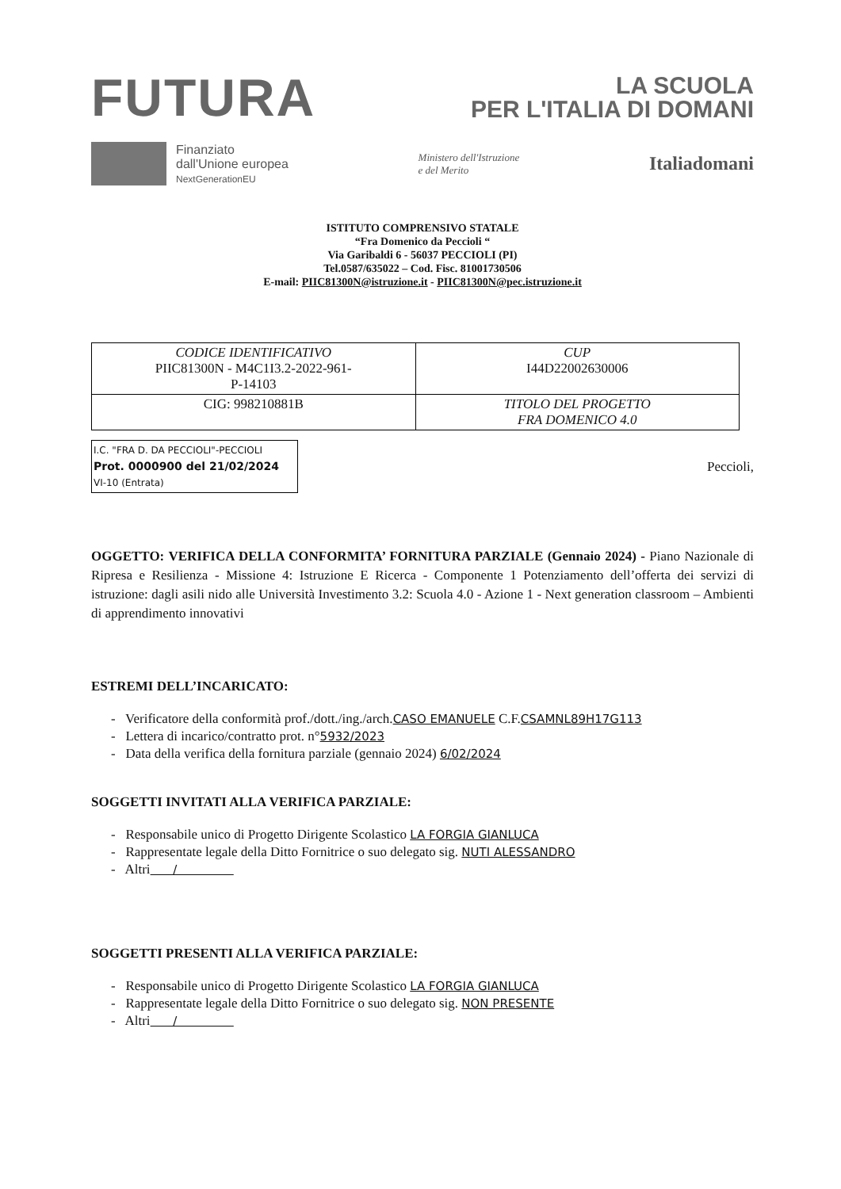FUTURA
LA SCUOLA
PER L'ITALIA DI DOMANI
Finanziato
dall'Unione europea
NextGenerationEU
Ministero dell'Istruzione
e del Merito
Italiadomani
ISTITUTO COMPRENSIVO STATALE
“Fra Domenico da Peccioli “
Via Garibaldi 6 - 56037 PECCIOLI (PI)
Tel.0587/635022 – Cod. Fisc. 81001730506
E-mail: PIIC81300N@istruzione.it - PIIC81300N@pec.istruzione.it
| CODICE IDENTIFICATIVO PIIC81300N - M4C1I3.2-2022-961- P-14103 | CUP I44D22002630006 |
| CIG: 998210881B | TITOLO DEL PROGETTO FRA DOMENICO 4.0 |
I.C. "FRA D. DA PECCIOLI"-PECCIOLI
Prot. 0000900 del 21/02/2024
VI-10 (Entrata)
Peccioli,
OGGETTO: VERIFICA DELLA CONFORMITA’ FORNITURA PARZIALE (Gennaio 2024) - Piano Nazionale di Ripresa e Resilienza - Missione 4: Istruzione E Ricerca - Componente 1 Potenziamento dell’offerta dei servizi di istruzione: dagli asili nido alle Università Investimento 3.2: Scuola 4.0 - Azione 1 - Next generation classroom – Ambienti di apprendimento innovativi
ESTREMI DELL’INCARICATO:
- Verificatore della conformità prof./dott./ing./arch.CASO EMANUELE C.F.CSAMNL89H17G113
- Lettera di incarico/contratto prot. n°5932/2023
- Data della verifica della fornitura parziale (gennaio 2024) 6/02/2024
SOGGETTI INVITATI ALLA VERIFICA PARZIALE:
- Responsabile unico di Progetto Dirigente Scolastico LA FORGIA GIANLUCA
- Rappresentate legale della Ditto Fornitrice o suo delegato sig. NUTI ALESSANDRO
- Altri /
SOGGETTI PRESENTI ALLA VERIFICA PARZIALE:
- Responsabile unico di Progetto Dirigente Scolastico LA FORGIA GIANLUCA
- Rappresentate legale della Ditto Fornitrice o suo delegato sig. NON PRESENTE
- Altri /